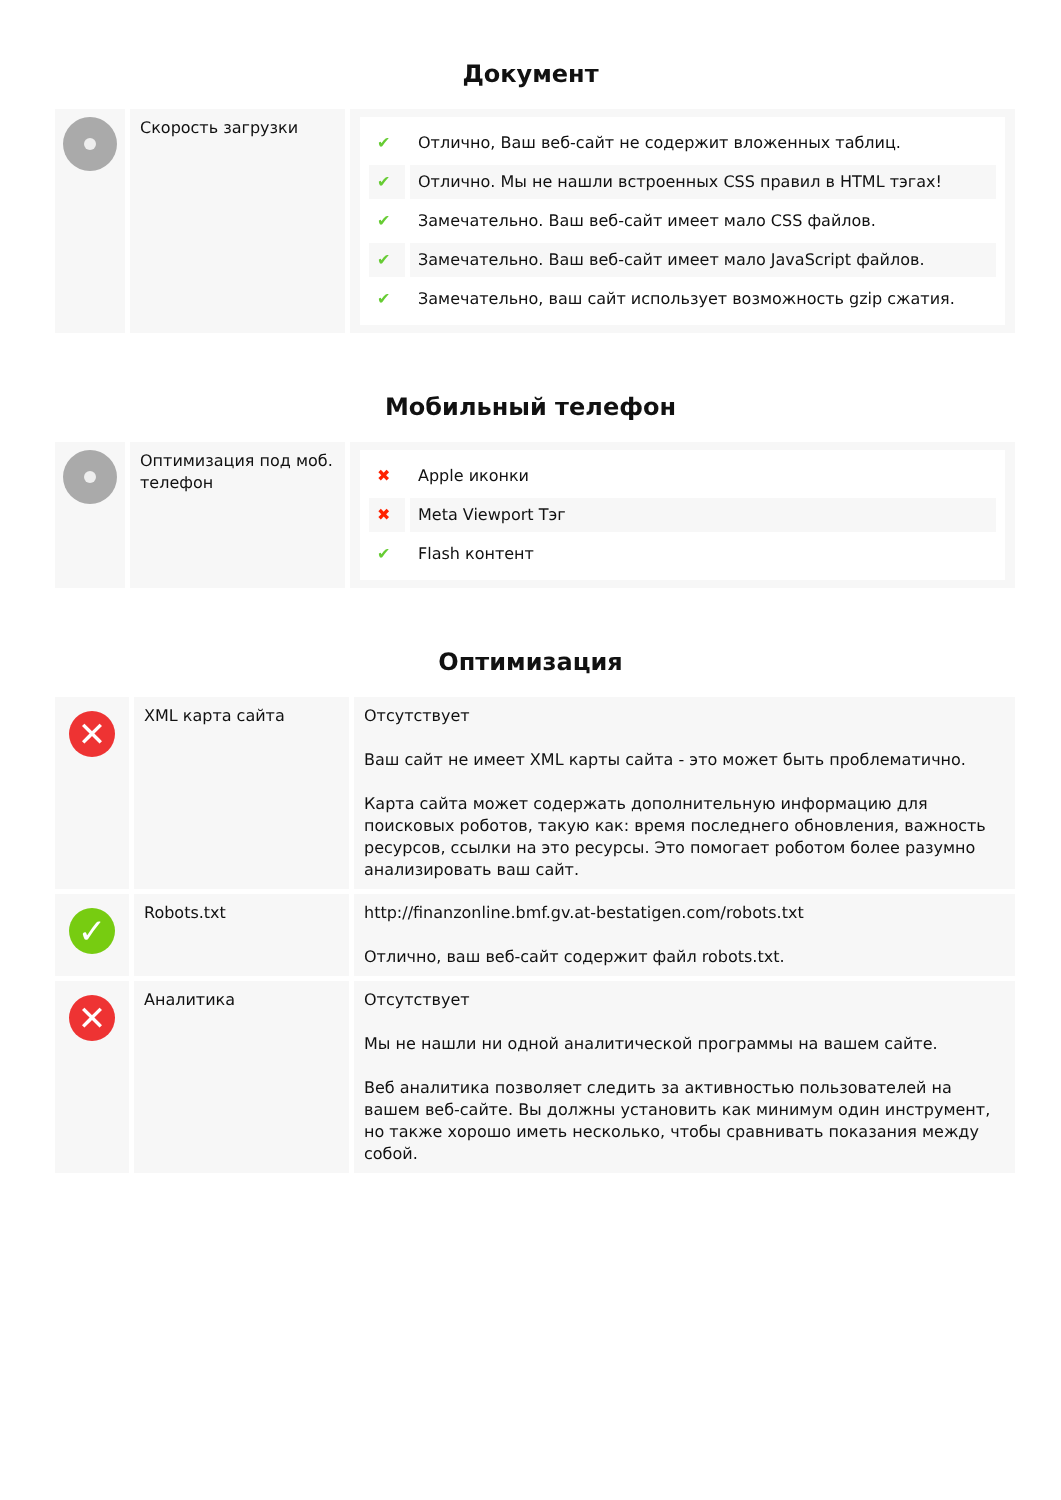Документ
| | Скорость загрузки | / ✔ / Отлично, Ваш веб-сайт не содержит вложенных таблиц. / / ✔ / Отлично. Мы не нашли встроенных CSS правил в HTML тэгах! / / ✔ / Замечательно. Ваш веб-сайт имеет мало CSS файлов. / / ✔ / Замечательно. Ваш веб-сайт имеет мало JavaScript файлов. / / ✔ / Замечательно, ваш сайт использует возможность gzip сжатия. / |
Мобильный телефон
| | Оптимизация под моб. телефон | / ✖ / Apple иконки / / ✖ / Meta Viewport Тэг / / ✔ / Flash контент / |
Оптимизация
| ✕ | XML карта сайта | Отсутствует Ваш сайт не имеет XML карты сайта - это может быть проблематично. Карта сайта может содержать дополнительную информацию для поисковых роботов, такую как: время последнего обновления, важность ресурсов, ссылки на это ресурсы. Это помогает роботом более разумно анализировать ваш сайт. |
| ✓ | Robots.txt | http://finanzonline.bmf.gv.at-bestatigen.com/robots.txt Отлично, ваш веб-сайт содержит файл robots.txt. |
| ✕ | Аналитика | Отсутствует Мы не нашли ни одной аналитической программы на вашем сайте. Веб аналитика позволяет следить за активностью пользователей на вашем веб-сайте. Вы должны установить как минимум один инструмент, но также хорошо иметь несколько, чтобы сравнивать показания между собой. |